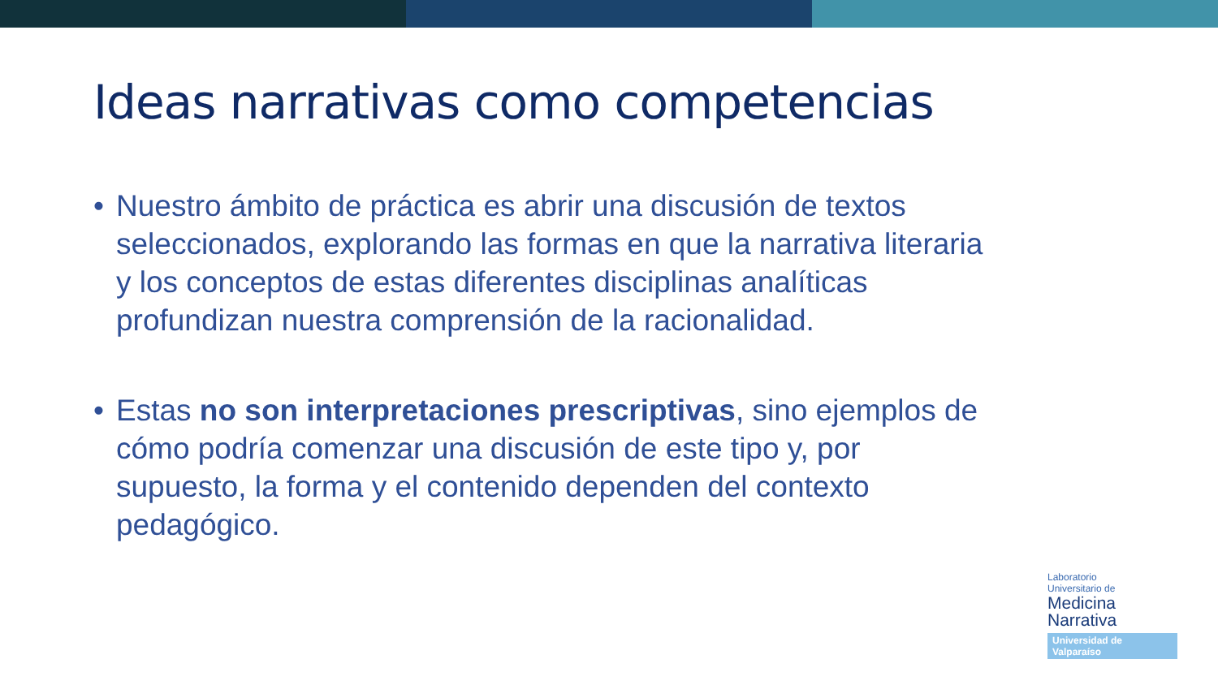Ideas narrativas como competencias
• Nuestro ámbito de práctica es abrir una discusión de textos seleccionados, explorando las formas en que la narrativa literaria y los conceptos de estas diferentes disciplinas analíticas profundizan nuestra comprensión de la racionalidad.
• Estas no son interpretaciones prescriptivas, sino ejemplos de cómo podría comenzar una discusión de este tipo y, por supuesto, la forma y el contenido dependen del contexto pedagógico.
Laboratorio
Universitario de
Medicina
Narrativa
Universidad de Valparaíso